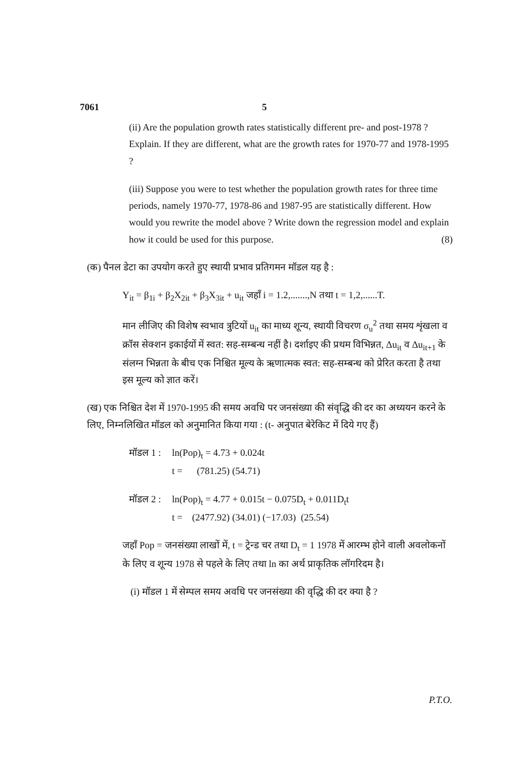7061 5
(ii) Are the population growth rates statistically different pre- and post-1978 ? Explain. If they are different, what are the growth rates for 1970-77 and 1978-1995 ?
(iii) Suppose you were to test whether the population growth rates for three time periods, namely 1970-77, 1978-86 and 1987-95 are statistically different. How would you rewrite the model above ? Write down the regression model and explain how it could be used for this purpose. (8)
(क) पैनल डेटा का उपयोग करते हुए स्थायी प्रभाव प्रतिगमन मॉडल यह है :
Y<sub>it</sub> = β<sub>1i</sub> + β<sub>2</sub>X<sub>2it</sub> + β<sub>3</sub>X<sub>3it</sub> + u<sub>it</sub> जहाँ i = 1.2,.......,N तथा t = 1,2,......T.
मान लीजिए की विशेष स्वभाव त्रुटियों u<sub>it</sub> का माध्य शून्य, स्थायी विचरण σ<sub>u</sub><sup>2</sup> तथा समय शृंखला व क्रॉस सेक्शन इकाईयों में स्वत: सह-सम्बन्ध नहीं है। दर्शाइए की प्रथम विभिन्नत, Δu<sub>it</sub> व Δu<sub>it+1</sub> के संलग्न भिन्नता के बीच एक निश्चित मूल्य के ऋणात्मक स्वत: सह-सम्बन्ध को प्रेरित करता है तथा इस मूल्य को ज्ञात करें।
(ख) एक निश्चित देश में 1970-1995 की समय अवधि पर जनसंख्या की संवृद्धि की दर का अध्ययन करने के लिए, निम्नलिखित मॉडल को अनुमानित किया गया : (t- अनुपात बेरेकिट में दिये गए हैं)
मॉडल 1 : ln(Pop)<sub>t</sub> = 4.73 + 0.024t
t = (781.25) (54.71)
मॉडल 2 : ln(Pop)<sub>t</sub> = 4.77 + 0.015t − 0.075D<sub>t</sub> + 0.011D<sub>t</sub>t
t = (2477.92) (34.01) (−17.03) (25.54)
जहाँ Pop = जनसंख्या लाखों में, t = ट्रेन्ड चर तथा D<sub>t</sub> = 1 1978 में आरम्भ होने वाली अवलोकनों के लिए व शून्य 1978 से पहले के लिए तथा ln का अर्थ प्राकृतिक लॉगरिदम है।
(i) मॉडल 1 में सेम्पल समय अवधि पर जनसंख्या की वृद्धि की दर क्या है ?
P.T.O.